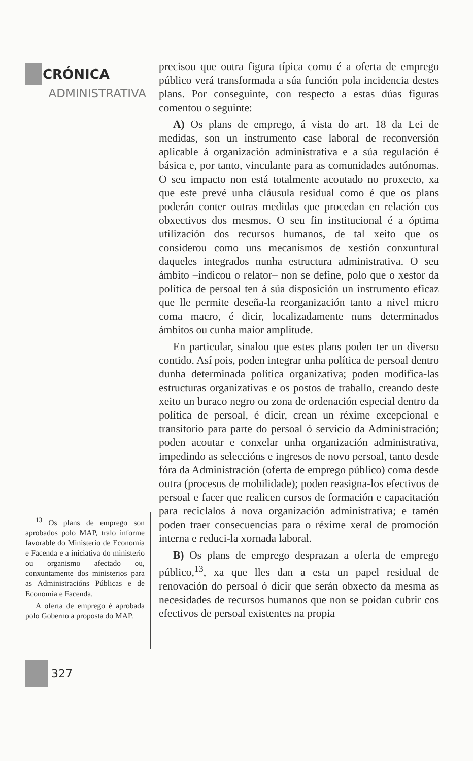CRÓNICA
ADMINISTRATIVA
<sup>13</sup> Os plans de emprego son aprobados polo MAP, tralo informe favorable do Ministerio de Economía e Facenda e a iniciativa do ministerio ou organismo afectado ou, conxuntamente dos ministerios para as Administracións Públicas e de Economía e Facenda.
A oferta de emprego é aprobada polo Goberno a proposta do MAP.
327
precisou que outra figura típica como é a oferta de emprego público verá transformada a súa función pola incidencia destes plans. Por conseguinte, con respecto a estas dúas figuras comentou o seguinte:
A) Os plans de emprego, á vista do art. 18 da Lei de medidas, son un instrumento case laboral de reconversión aplicable á organización administrativa e a súa regulación é básica e, por tanto, vinculante para as comunidades autónomas. O seu impacto non está totalmente acoutado no proxecto, xa que este prevé unha cláusula residual como é que os plans poderán conter outras medidas que procedan en relación cos obxectivos dos mesmos. O seu fin institucional é a óptima utilización dos recursos humanos, de tal xeito que os considerou como uns mecanismos de xestión conxuntural daqueles integrados nunha estructura administrativa. O seu ámbito –indicou o relator– non se define, polo que o xestor da política de persoal ten á súa disposición un instrumento eficaz que lle permite deseña-la reorganización tanto a nivel micro coma macro, é dicir, localizadamente nuns determinados ámbitos ou cunha maior amplitude.
En particular, sinalou que estes plans poden ter un diverso contido. Así pois, poden integrar unha política de persoal dentro dunha determinada política organizativa; poden modifica-las estructuras organizativas e os postos de traballo, creando deste xeito un buraco negro ou zona de ordenación especial dentro da política de persoal, é dicir, crean un réxime excepcional e transitorio para parte do persoal ó servicio da Administración; poden acoutar e conxelar unha organización administrativa, impedindo as seleccións e ingresos de novo persoal, tanto desde fóra da Administración (oferta de emprego público) coma desde outra (procesos de mobilidade); poden reasigna-los efectivos de persoal e facer que realicen cursos de formación e capacitación para reciclalos á nova organización administrativa; e tamén poden traer consecuencias para o réxime xeral de promoción interna e reduci-la xornada laboral.
B) Os plans de emprego desprazan a oferta de emprego público,<sup>13</sup>, xa que lles dan a esta un papel residual de renovación do persoal ó dicir que serán obxecto da mesma as necesidades de recursos humanos que non se poidan cubrir cos efectivos de persoal existentes na propia